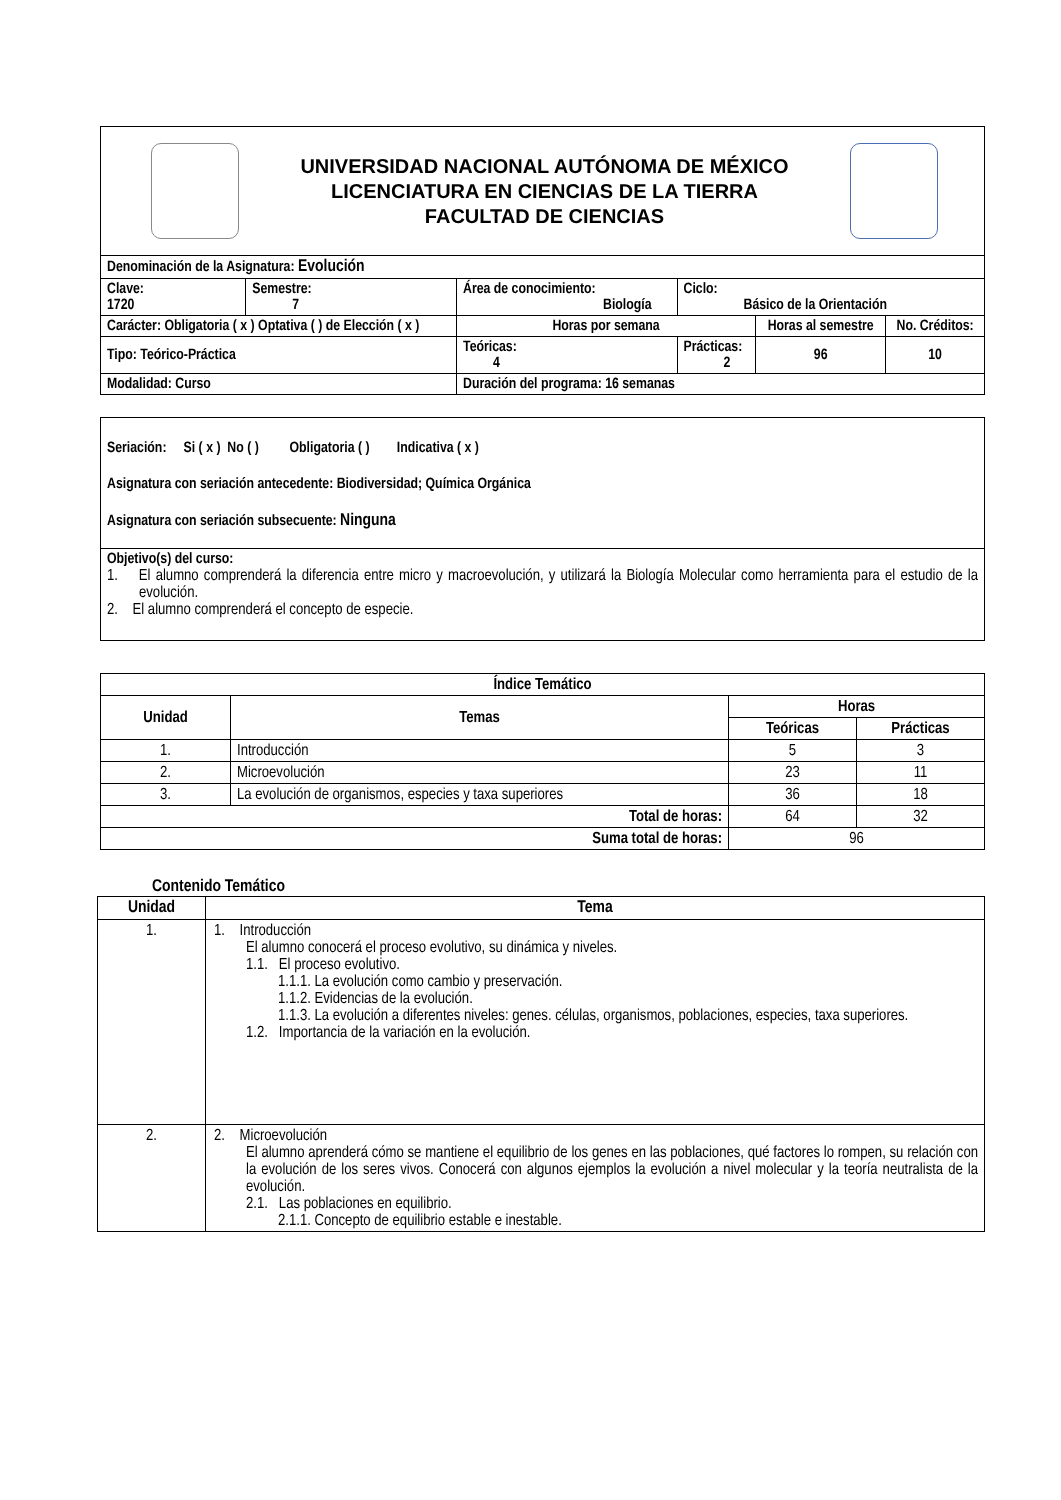| UNIVERSIDAD NACIONAL AUTÓNOMA DE MÉXICO LICENCIATURA EN CIENCIAS DE LA TIERRA FACULTAD DE CIENCIAS | | | | | | | |
| Denominación de la Asignatura: Evolución | | | | | | | |
| Clave: 1720 | Semestre: 7 | Área de conocimiento: Biología | | | Ciclo: Básico de la Orientación | | |
| Carácter: Obligatoria ( x ) Optativa ( ) de Elección ( x ) | | | | Horas por semana | | Horas al semestre | No. Créditos: |
| Tipo: Teórico-Práctica | | | | Teóricas: 4 | Prácticas: 2 | 96 | 10 |
| Modalidad: Curso | | | Duración del programa: 16 semanas | | | | |
Seriación: Si ( x ) No ( ) Obligatoria ( ) Indicativa ( x )
Asignatura con seriación antecedente: Biodiversidad; Química Orgánica
Asignatura con seriación subsecuente: Ninguna
Objetivo(s) del curso:
1. El alumno comprenderá la diferencia entre micro y macroevolución, y utilizará la Biología Molecular como herramienta para el estudio de la evolución.
2. El alumno comprenderá el concepto de especie.
| Índice Temático | | | |
| --- | --- | --- | --- |
| Unidad | Temas | Horas | |
| | | Teóricas | Prácticas |
| 1. | Introducción | 5 | 3 |
| 2. | Microevolución | 23 | 11 |
| 3. | La evolución de organismos, especies y taxa superiores | 36 | 18 |
| Total de horas: | | 64 | 32 |
| Suma total de horas: | | 96 | |
Contenido Temático
| Unidad | Tema |
| --- | --- |
| 1. | 1. Introducción El alumno conocerá el proceso evolutivo, su dinámica y niveles. 1.1. El proceso evolutivo. 1.1.1. La evolución como cambio y preservación. 1.1.2. Evidencias de la evolución. 1.1.3. La evolución a diferentes niveles: genes. células, organismos, poblaciones, especies, taxa superiores. 1.2. Importancia de la variación en la evolución. |
| 2. | 2. Microevolución El alumno aprenderá cómo se mantiene el equilibrio de los genes en las poblaciones, qué factores lo rompen, su relación con la evolución de los seres vivos. Conocerá con algunos ejemplos la evolución a nivel molecular y la teoría neutralista de la evolución. 2.1. Las poblaciones en equilibrio. 2.1.1. Concepto de equilibrio estable e inestable. |